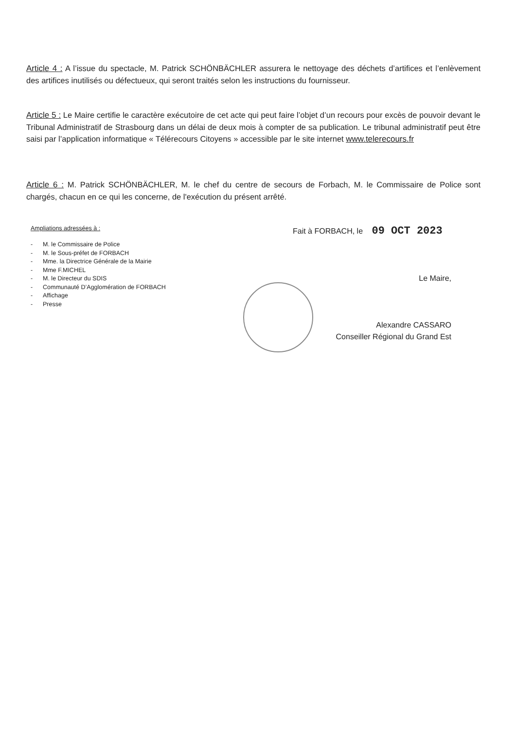Article 4 : A l’issue du spectacle, M. Patrick SCHÖNBÄCHLER assurera le nettoyage des déchets d’artifices et l’enlèvement des artifices inutilisés ou défectueux, qui seront traités selon les instructions du fournisseur.
Article 5 : Le Maire certifie le caractère exécutoire de cet acte qui peut faire l’objet d’un recours pour excès de pouvoir devant le Tribunal Administratif de Strasbourg dans un délai de deux mois à compter de sa publication. Le tribunal administratif peut être saisi par l’application informatique « Télérecours Citoyens » accessible par le site internet www.telerecours.fr
Article 6 : M. Patrick SCHÖNBÄCHLER, M. le chef du centre de secours de Forbach, M. le Commissaire de Police sont chargés, chacun en ce qui les concerne, de l'exécution du présent arrêté.
Ampliations adressées à :
- M. le Commissaire de Police
- M. le Sous-préfet de FORBACH
- Mme. la Directrice Générale de la Mairie
- Mme F.MICHEL
- M. le Directeur du SDIS
- Communauté D’Agglomération de FORBACH
- Affichage
- Presse
Fait à FORBACH, le 09 OCT 2023
Le Maire,
Alexandre CASSARO
Conseiller Régional du Grand Est